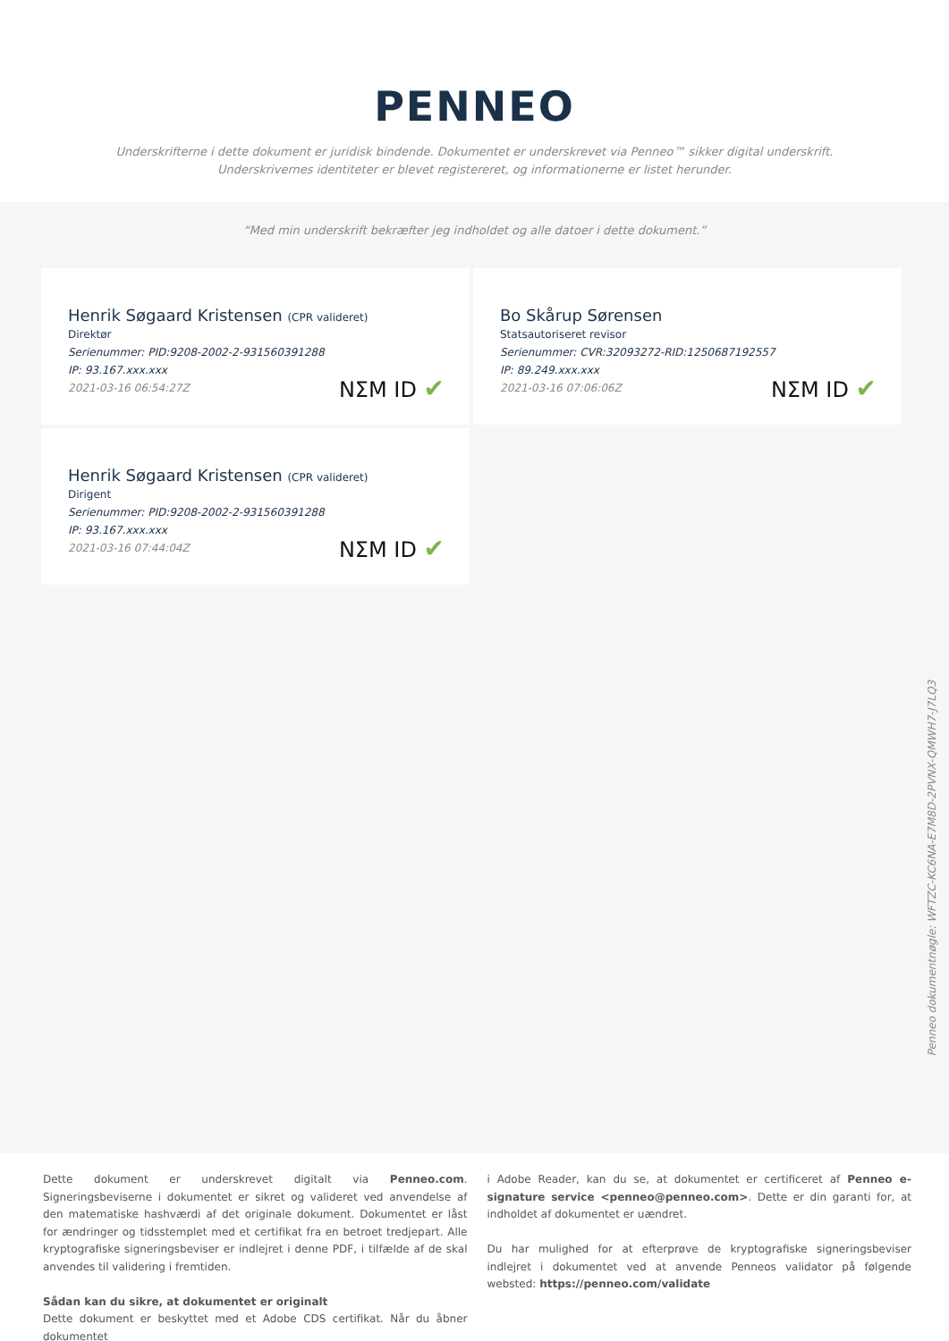PENNEO
Underskrifterne i dette dokument er juridisk bindende. Dokumentet er underskrevet via Penneo™ sikker digital underskrift.
Underskrivernes identiteter er blevet registereret, og informationerne er listet herunder.
“Med min underskrift bekræfter jeg indholdet og alle datoer i dette dokument.”
Henrik Søgaard Kristensen (CPR valideret)
Direktør
Serienummer: PID:9208-2002-2-931560391288
IP: 93.167.xxx.xxx
2021-03-16 06:54:27Z
NΣM ID ✔
Bo Skårup Sørensen
Statsautoriseret revisor
Serienummer: CVR:32093272-RID:1250687192557
IP: 89.249.xxx.xxx
2021-03-16 07:06:06Z
NΣM ID ✔
Henrik Søgaard Kristensen (CPR valideret)
Dirigent
Serienummer: PID:9208-2002-2-931560391288
IP: 93.167.xxx.xxx
2021-03-16 07:44:04Z
NΣM ID ✔
Penneo dokumentnøgle: WFTZC-KC6NA-E7M8D-2PVNX-QMWH7-J7LQ3
Dette dokument er underskrevet digitalt via Penneo.com. Signeringsbeviserne i dokumentet er sikret og valideret ved anvendelse af den matematiske hashværdi af det originale dokument. Dokumentet er låst for ændringer og tidsstemplet med et certifikat fra en betroet tredjepart. Alle kryptografiske signeringsbeviser er indlejret i denne PDF, i tilfælde af de skal anvendes til validering i fremtiden.
Sådan kan du sikre, at dokumentet er originalt
Dette dokument er beskyttet med et Adobe CDS certifikat. Når du åbner dokumentet
i Adobe Reader, kan du se, at dokumentet er certificeret af Penneo e-signature service <penneo@penneo.com>. Dette er din garanti for, at indholdet af dokumentet er uændret.
Du har mulighed for at efterprøve de kryptografiske signeringsbeviser indlejret i dokumentet ved at anvende Penneos validator på følgende websted: https://penneo.com/validate